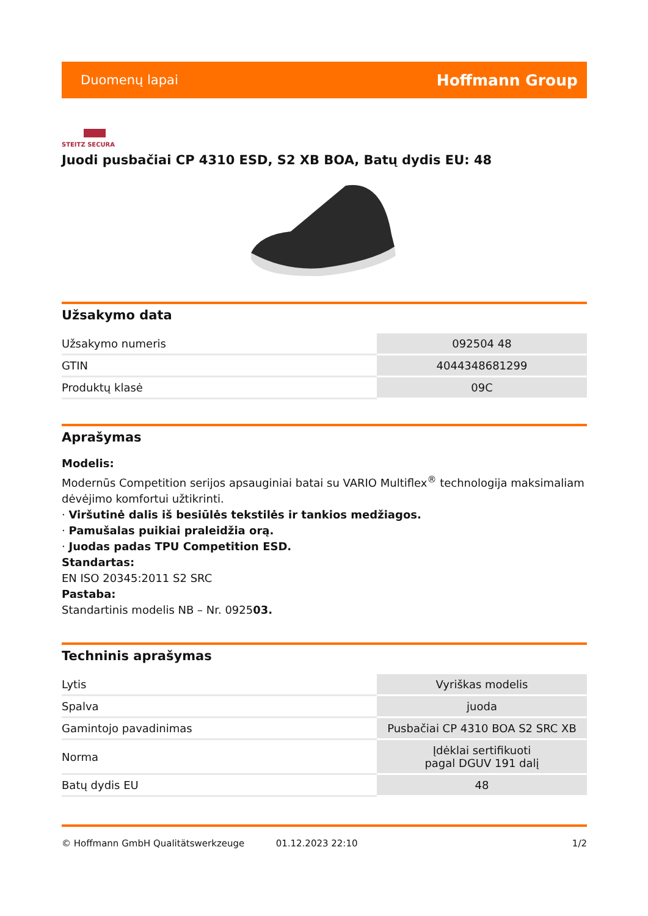Duomenų lapai Hoffmann Group
STEITZ SECURA
Juodi pusbačiai CP 4310 ESD, S2 XB BOA, Batų dydis EU: 48
Užsakymo data
| Užsakymo numeris | 092504 48 |
| GTIN | 4044348681299 |
| Produktų klasė | 09C |
Aprašymas
Modelis:
Modernūs Competition serijos apsauginiai batai su VARIO Multiflex<sup>®</sup> technologija maksimaliam dėvėjimo komfortui užtikrinti.
· Viršutinė dalis iš besiūlės tekstilės ir tankios medžiagos.
· Pamušalas puikiai praleidžia orą.
· Juodas padas TPU Competition ESD.
Standartas:
EN ISO 20345:2011 S2 SRC
Pastaba:
Standartinis modelis NB – Nr. 092503.
Techninis aprašymas
| Lytis | Vyriškas modelis |
| Spalva | juoda |
| Gamintojo pavadinimas | Pusbačiai CP 4310 BOA S2 SRC XB |
| Norma | Įdėklai sertifikuoti pagal DGUV 191 dalį |
| Batų dydis EU | 48 |
© Hoffmann GmbH Qualitätswerkzeuge 01.12.2023 22:10 1/2